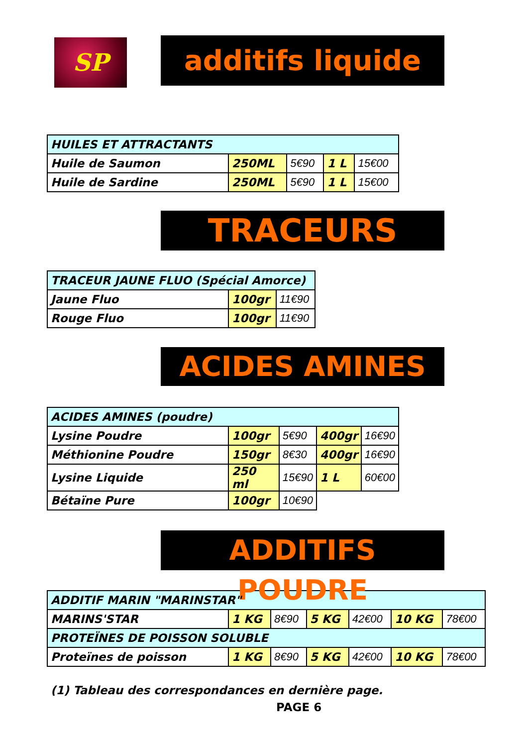SP
additifs liquide
| HUILES ET ATTRACTANTS | | | | |
| Huile de Saumon | 250ML | 5€90 | 1 L | 15€00 |
| Huile de Sardine | 250ML | 5€90 | 1 L | 15€00 |
TRACEURS
| TRACEUR JAUNE FLUO (Spécial Amorce) | | |
| Jaune Fluo | 100gr | 11€90 |
| Rouge Fluo | 100gr | 11€90 |
ACIDES AMINES
| ACIDES AMINES (poudre) | | | | |
| Lysine Poudre | 100gr | 5€90 | 400gr | 16€90 |
| Méthionine Poudre | 150gr | 8€30 | 400gr | 16€90 |
| Lysine Liquide | 250 ml | 15€90 | 1 L | 60€00 |
| Bétaïne Pure | 100gr | 10€90 | | |
ADDITIFS POUDRE
| ADDITIF MARIN "MARINSTAR" | | | | | | |
| MARINS'STAR | 1 KG | 8€90 | 5 KG | 42€00 | 10 KG | 78€00 |
| PROTEÏNES DE POISSON SOLUBLE | | | | | | |
| Proteïnes de poisson | 1 KG | 8€90 | 5 KG | 42€00 | 10 KG | 78€00 |
(1) Tableau des correspondances en dernière page.
PAGE 6